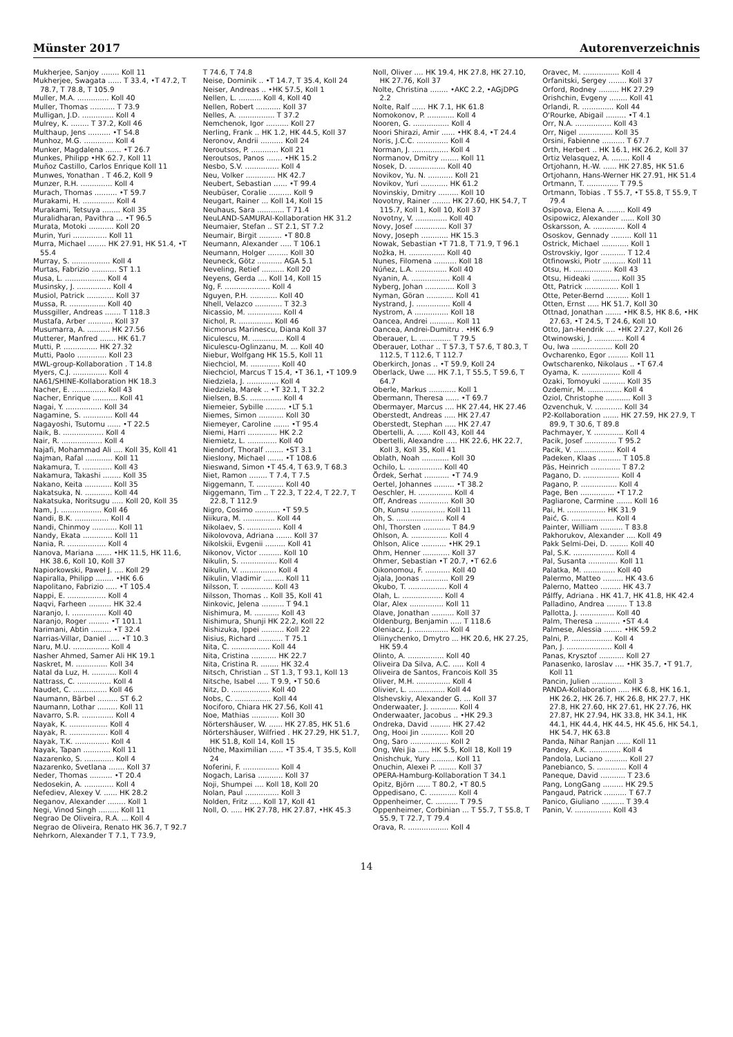Münster 2017 Autorenverzeichnis
Mukherjee, Sanjoy ........ Koll 11
Mukherjee, Swagata ...... T 33.4, •T 47.2, T 78.7, T 78.8, T 105.9
Muller, M.A. .............. Koll 40
Muller, Thomas ........... T 73.9
Mulligan, J.D. .............. Koll 4
Mulrey, K. ........ T 37.2, Koll 46
Multhaup, Jens .......... •T 54.8
Munhoz, M.G. ............. Koll 4
Munker, Magdalena ....... •T 26.7
Munkes, Philipp •HK 62.7, Koll 11
Muñoz Castillo, Carlos Enrique Koll 11
Munwes, Yonathan . T 46.2, Koll 9
Munzer, R.H. .............. Koll 4
Murach, Thomas .......... •T 59.7
Murakami, H. .............. Koll 4
Murakami, Tetsuya ........ Koll 35
Muralidharan, Pavithra ... •T 96.5
Murata, Motoki ........... Koll 20
Murin, Yuri ............... Koll 11
Murra, Michael ........ HK 27.91, HK 51.4, •T 55.4
Murray, S. ................. Koll 4
Murtas, Fabrizio ........... ST 1.1
Musa, L. .................. Koll 4
Musinsky, J. ............... Koll 4
Musiol, Patrick ............ Koll 37
Mussa, R. ................ Koll 40
Mussgiller, Andreas ....... T 118.3
Mustafa, Arber ........... Koll 37
Musumarra, A. .......... HK 27.56
Mutterer, Manfred ....... HK 61.7
Mutti, P. ............... HK 27.32
Mutti, Paolo ............. Koll 23
MWL-group-Kollaboration . T 14.8
Myers, C.J. ............... Koll 4
NA61/SHINE-Kollaboration HK 18.3
Nacher, E. ............... Koll 43
Nacher, Enrique ........... Koll 41
Nagai, Y. ................ Koll 34
Nagamine, S. ............. Koll 44
Nagayoshi, Tsutomu ...... •T 22.5
Naik, B. .................. Koll 4
Nair, R. .................. Koll 4
Najafi, Mohammad Ali .... Koll 35, Koll 41
Najman, Rafal ............ Koll 11
Nakamura, T. ............. Koll 43
Nakamura, Takashi ........ Koll 35
Nakano, Keita ............ Koll 35
Nakatsuka, N. ............ Koll 44
Nakatsuka, Noritsugu ..... Koll 20, Koll 35
Nam, J. .................. Koll 46
Nandi, B.K. ............... Koll 4
Nandi, Chinmoy ........... Koll 11
Nandy, Ekata ............. Koll 11
Nania, R. ................. Koll 4
Nanova, Mariana ....... •HK 11.5, HK 11.6, HK 38.6, Koll 10, Koll 37
Napiorkowski, Paweł J. .... Koll 29
Napiralla, Philipp ........ •HK 6.6
Napolitano, Fabrizio ..... •T 105.4
Nappi, E. ................. Koll 4
Naqvi, Farheen .......... HK 32.4
Naranjo, I. ............... Koll 40
Naranjo, Roger ......... •T 101.1
Narimani, Abtin ......... •T 32.4
Narrias-Villar, Daniel ..... •T 10.3
Naru, M.U. ................ Koll 4
Nasher Ahmed, Samer Ali HK 19.1
Naskret, M. .............. Koll 34
Natal da Luz, H. ........... Koll 4
Nattrass, C. ............... Koll 4
Naudet, C. ............... Koll 46
Naumann, Bärbel ......... ST 6.2
Naumann, Lothar ......... Koll 11
Navarro, S.R. .............. Koll 4
Nayak, K. ................. Koll 4
Nayak, R. ................. Koll 4
Nayak, T.K. ............... Koll 4
Nayak, Tapan ............ Koll 11
Nazarenko, S. ............. Koll 4
Nazarenko, Svetlana ....... Koll 37
Neder, Thomas .......... •T 20.4
Nedosekin, A. ............. Koll 4
Nefediev, Alexey V. ...... HK 28.2
Neganov, Alexander ........ Koll 1
Negi, Vinod Singh ......... Koll 11
Negrao De Oliveira, R.A. ... Koll 4
Negrao de Oliveira, Renato HK 36.7, T 92.7
Nehrkorn, Alexander T 7.1, T 73.9,
T 74.6, T 74.8
Neise, Dominik .. •T 14.7, T 35.4, Koll 24
Neiser, Andreas .. •HK 57.5, Koll 1
Nellen, L. .......... Koll 4, Koll 40
Nellen, Robert ........... Koll 37
Nelles, A. ................ T 37.2
Nemchenok, Igor .......... Koll 27
Nerling, Frank .. HK 1.2, HK 44.5, Koll 37
Neronov, Andrii .......... Koll 24
Neroutsos, P. ............ Koll 21
Neroutsos, Panos ....... •HK 15.2
Nesbo, S.V. ............... Koll 4
Neu, Volker ............. HK 42.7
Neubert, Sebastian ...... •T 99.4
Neubüser, Coralie .......... Koll 9
Neugart, Rainer ... Koll 14, Koll 15
Neuhaus, Sara ............ T 71.4
NeuLAND-SAMURAI-Kollaboration HK 31.2
Neumaier, Stefan .. ST 2.1, ST 7.2
Neumair, Birgit .......... •T 80.8
Neumann, Alexander ..... T 106.1
Neumann, Holger ......... Koll 30
Neuneck, Götz ........... AGA 5.1
Neveling, Retief .......... Koll 20
Neyens, Gerda .... Koll 14, Koll 15
Ng, F. .................... Koll 4
Nguyen, P.H. ............ Koll 40
Nhell, Velazco ............ T 32.3
Nicassio, M. ............... Koll 4
Nichol, R. ............... Koll 46
Nicmorus Marinescu, Diana Koll 37
Niculescu, M. .............. Koll 4
Niculescu-Oglinzanu, M. ... Koll 40
Niebur, Wolfgang HK 15.5, Koll 11
Niechciol, M. ............. Koll 40
Niechciol, Marcus T 15.4, •T 36.1, •T 109.9
Niedziela, J. .............. Koll 4
Niedziela, Marek .. •T 32.1, T 32.2
Nielsen, B.S. .............. Koll 4
Niemeier, Sybille ......... •LT 5.1
Niemes, Simon ........... Koll 30
Niemeyer, Caroline ....... •T 95.4
Niemi, Harri ............. HK 2.2
Niemietz, L. ............. Koll 40
Niendorf, Thoralf ........ •ST 3.1
Nieslony, Michael ....... •T 108.6
Nieswand, Simon •T 45.4, T 63.9, T 68.3
Niet, Ramon ........ T 7.4, T 7.5
Niggemann, T. ............ Koll 40
Niggemann, Tim .. T 22.3, T 22.4, T 22.7, T 22.8, T 112.9
Nigro, Cosimo ........... •T 59.5
Niikura, M. .............. Koll 44
Nikolaev, S. ............... Koll 4
Nikolovova, Adriana ....... Koll 37
Nikolskii, Evgenii ......... Koll 41
Nikonov, Victor .......... Koll 10
Nikulin, S. ................ Koll 4
Nikulin, V. ................ Koll 4
Nikulin, Vladimir ......... Koll 11
Nilsson, T. .............. Koll 43
Nilsson, Thomas .. Koll 35, Koll 41
Ninkovic, Jelena .......... T 94.1
Nishimura, M. ........... Koll 43
Nishimura, Shunji HK 22.2, Koll 22
Nishizuka, Ippei .......... Koll 22
Nisius, Richard ........... T 75.1
Nita, C. ................. Koll 44
Nita, Cristina ........... HK 22.7
Nita, Cristina R. ........ HK 32.4
Nitsch, Christian .. ST 1.3, T 93.1, Koll 13
Nitsche, Isabel ..... T 9.9, •T 50.6
Nitz, D. ................. Koll 40
Nobs, C. ................ Koll 44
Nociforo, Chiara HK 27.56, Koll 41
Noe, Mathias ............ Koll 30
Nörtershäuser, W. ...... HK 27.85, HK 51.6
Nörtershäuser, Wilfried . HK 27.29, HK 51.7, HK 51.8, Koll 14, Koll 15
Nöthe, Maximilian ...... •T 35.4, T 35.5, Koll 24
Noferini, F. ................ Koll 4
Nogach, Larisa ........... Koll 37
Noji, Shumpei .... Koll 18, Koll 20
Nolan, Paul ............... Koll 3
Nolden, Fritz ..... Koll 17, Koll 41
Noll, O. ..... HK 27.78, HK 27.87, •HK 45.3
Noll, Oliver .... HK 19.4, HK 27.8, HK 27.10, HK 27.76, Koll 37
Nolte, Christina ........ •AKC 2.2, •AGjDPG 2.2
Nolte, Ralf ...... HK 7.1, HK 61.8
Nomokonov, P. ............ Koll 4
Nooren, G. ................ Koll 4
Noori Shirazi, Amir ...... •HK 8.4, •T 24.4
Noris, J.C.C. .............. Koll 4
Norman, J. ................ Koll 4
Normanov, Dmitry ........ Koll 11
Nosek, D. ................ Koll 40
Novikov, Yu. N. ........... Koll 21
Novikov, Yuri ............ HK 61.2
Novinskiy, Dmitry ......... Koll 10
Novotny, Rainer ........ HK 27.60, HK 54.7, T 115.7, Koll 1, Koll 10, Koll 37
Novotny, V. .............. Koll 40
Novy, Josef .............. Koll 37
Novy, Joseph ............ HK 15.3
Nowak, Sebastian •T 71.8, T 71.9, T 96.1
Nožka, H. ................ Koll 40
Nunes, Filomena .......... Koll 18
Núñez, L.A. .............. Koll 40
Nyanin, A. ................. Koll 4
Nyberg, Johan ............. Koll 3
Nyman, Göran ............ Koll 41
Nystrand, J. ............... Koll 4
Nystrom, A ............... Koll 18
Oancea, Andrei ........... Koll 11
Oancea, Andrei-Dumitru . •HK 6.9
Oberauer, L. .............. T 79.5
Oberauer, Lothar .. T 57.3, T 57.6, T 80.3, T 112.5, T 112.6, T 112.7
Oberkirch, Jonas .. •T 59.9, Koll 24
Oberlack, Uwe .... HK 7.1, T 55.5, T 59.6, T 64.7
Oberle, Markus ............ Koll 1
Obermann, Theresa ...... •T 69.7
Obermayer, Marcus .... HK 27.44, HK 27.46
Oberstedt, Andreas ..... HK 27.47
Oberstedt, Stephan ..... HK 27.47
Obertelli, A. ...... Koll 43, Koll 44
Obertelli, Alexandre ..... HK 22.6, HK 22.7, Koll 3, Koll 35, Koll 41
Oblath, Noah ............ Koll 30
Ochilo, L. ............... Koll 40
Ördek, Serhat ........... •T 74.9
Oertel, Johannes ......... •T 38.2
Oeschler, H. ............... Koll 4
Off, Andreas ............. Koll 30
Oh, Kunsu ............... Koll 11
Oh, S. ..................... Koll 4
Ohl, Thorsten ............ T 84.9
Ohlson, A. ................ Koll 4
Ohlson, Alice ........... •HK 29.1
Ohm, Henner ............ Koll 37
Ohmer, Sebastian •T 20.7, •T 62.6
Oikonomou, F. ........... Koll 40
Ojala, Joonas ............ Koll 29
Okubo, T. ................. Koll 4
Olah, L. .................. Koll 4
Olar, Alex ............... Koll 11
Olave, Jonathan .......... Koll 37
Oldenburg, Benjamin ..... T 118.6
Oleniacz, J. ............... Koll 4
Oliinychenko, Dmytro ... HK 20.6, HK 27.25, HK 59.4
Olinto, A. ................ Koll 40
Oliveira Da Silva, A.C. ..... Koll 4
Oliveira de Santos, Francois Koll 35
Oliver, M.H. ............... Koll 4
Olivier, L. ................ Koll 44
Olshevskiy, Alexander G. ... Koll 37
Onderwaater, J. ............ Koll 4
Onderwaater, Jacobus .. •HK 29.3
Ondreka, David ......... HK 27.42
Ong, Hooi Jin ............ Koll 20
Ong, Saro ................. Koll 2
Ong, Wei Jia ..... HK 5.5, Koll 18, Koll 19
Onishchuk, Yury .......... Koll 11
Onuchin, Alexei P. ........ Koll 37
OPERA-Hamburg-Kollaboration T 34.1
Opitz, Björn ...... T 80.2, •T 80.5
Oppedisano, C. ............ Koll 4
Oppenheimer, C. .......... T 79.5
Oppenheimer, Corbinian ... T 55.7, T 55.8, T 55.9, T 72.7, T 79.4
Orava, R. .................. Koll 4
Oravec, M. ................ Koll 4
Orfanitski, Sergey ........ Koll 37
Orford, Rodney ......... HK 27.29
Orishchin, Evgeny ........ Koll 41
Orlandi, R. .............. Koll 44
O'Rourke, Abigail ......... •T 4.1
Orr, N.A. ................ Koll 43
Orr, Nigel ............... Koll 35
Orsini, Fabienne .......... T 67.7
Orth, Herbert .. HK 16.1, HK 26.2, Koll 37
Ortiz Velasquez, A. ........ Koll 4
Ortjohann, H.-W. ...... HK 27.85, HK 51.6
Ortjohann, Hans-Werner HK 27.91, HK 51.4
Ortmann, T. .............. T 79.5
Ortmann, Tobias . T 55.7, •T 55.8, T 55.9, T 79.4
Osipova, Elena A. ........ Koll 49
Osipowicz, Alexander ...... Koll 30
Oskarsson, A. .............. Koll 4
Ososkov, Gennady ......... Koll 11
Ostrick, Michael ............ Koll 1
Ostrovskiy, Igor ........... T 12.4
Otfinowski, Piotr .......... Koll 11
Otsu, H. ................. Koll 43
Otsu, Hideaki ............ Koll 35
Ott, Patrick ............... Koll 1
Otte, Peter-Bernd .......... Koll 1
Otten, Ernst ..... HK 51.7, Koll 30
Ottnad, Jonathan ....... •HK 8.5, HK 8.6, •HK 27.63, •T 24.5, T 24.6, Koll 10
Otto, Jan-Hendrik .... •HK 27.27, Koll 26
Otwinowski, J. ............. Koll 4
Ou, Iwa .................. Koll 20
Ovcharenko, Egor ......... Koll 11
Owtscharenko, Nikolaus .. •T 67.4
Oyama, K. ................. Koll 4
Ozaki, Tomoyuki .......... Koll 35
Ozdemir, M. ............... Koll 4
Oziol, Christophe ........... Koll 3
Ozvenchuk, V. ............ Koll 34
P2-Kollaboration ....... HK 27.59, HK 27.9, T 89.9, T 30.6, T 89.8
Pachmayer, Y. ............. Koll 4
Pacik, Josef .............. T 95.2
Pacik, V. .................. Koll 4
Padeken, Klaas .......... T 105.8
Päs, Heinrich ............. T 87.2
Pagano, D. ................ Koll 4
Pagano, P. ................ Koll 4
Page, Ben ............... •T 17.2
Pagliarone, Carmine ....... Koll 16
Pai, H. ................. HK 31.9
Paić, G. ................... Koll 4
Painter, William .......... T 83.8
Pakhorukov, Alexander .... Koll 49
Pakk Selmi-Dei, D. ........ Koll 40
Pal, S.K. .................. Koll 4
Pal, Susanta ............. Koll 11
Palatka, M. .............. Koll 40
Palermo, Matteo ......... HK 43.6
Palerno, Matteo ......... HK 43.7
Pálffy, Adriana . HK 41.7, HK 41.8, HK 42.4
Palladino, Andrea ......... T 13.8
Pallotta, J. ............... Koll 40
Palm, Theresa ........... •ST 4.4
Palmese, Alessia ........ •HK 59.2
Palni, P. .................. Koll 4
Pan, J. .................... Koll 4
Panas, Krysztof ........... Koll 27
Panasenko, Iaroslav .... •HK 35.7, •T 91.7, Koll 11
Pancin, Julien ............. Koll 3
PANDA-Kollaboration ..... HK 6.8, HK 16.1, HK 26.2, HK 26.7, HK 26.8, HK 27.7, HK 27.8, HK 27.60, HK 27.61, HK 27.76, HK 27.87, HK 27.94, HK 33.8, HK 34.1, HK 44.1, HK 44.4, HK 44.5, HK 45.6, HK 54.1, HK 54.7, HK 63.8
Panda, Nihar Ranjan ...... Koll 11
Pandey, A.K. .............. Koll 4
Pandola, Luciano .......... Koll 27
Panebianco, S. ............. Koll 4
Paneque, David ........... T 23.6
Pang, LongGang ......... HK 29.5
Pangaud, Patrick .......... T 67.7
Panico, Giuliano .......... T 39.4
Panin, V. ................ Koll 43
14